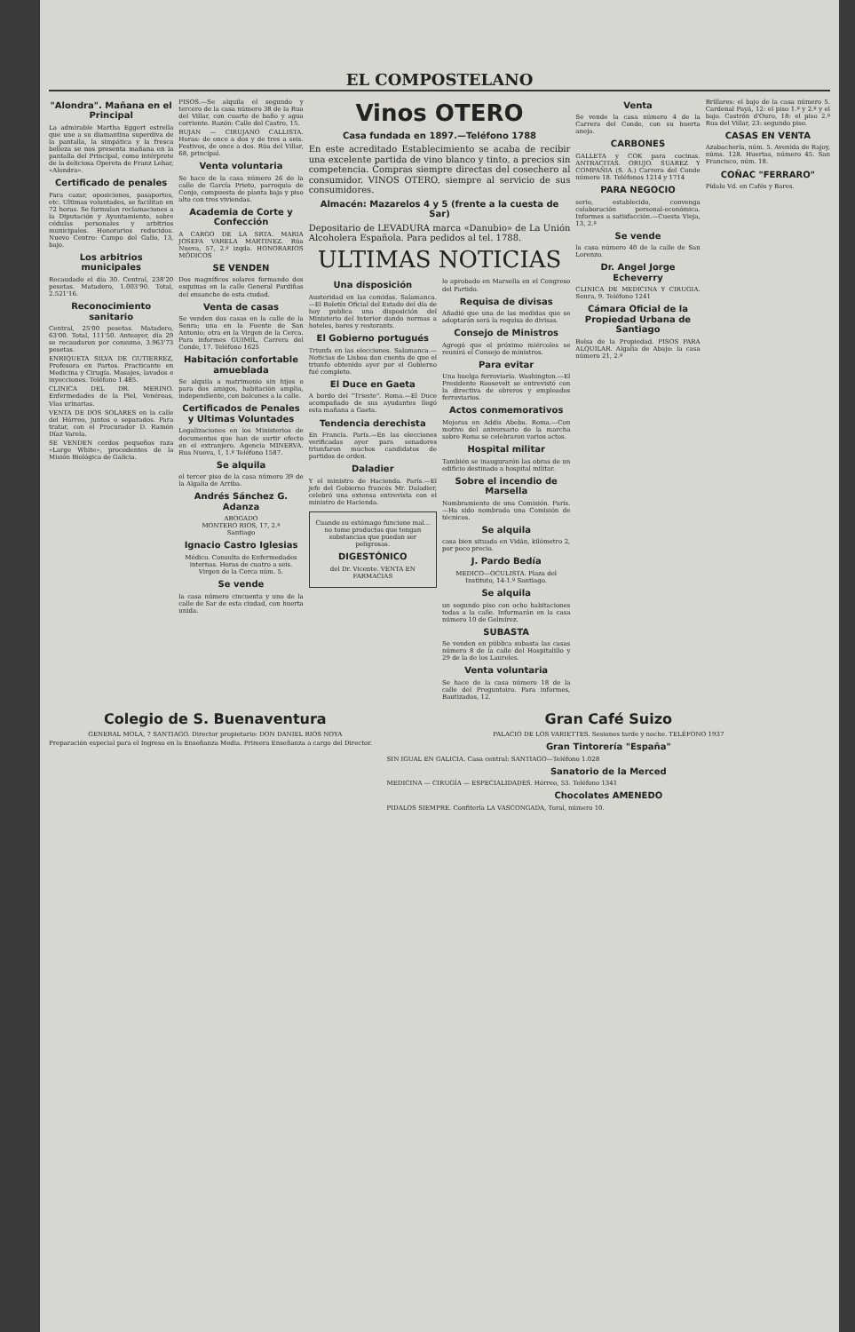EL COMPOSTELANO
"Alondra". Mañana en el Principal
La admirable Martha Eggert estrella que une a su diamantina superdiva de la pantalla, la simpática y la fresca belleza se nos presenta mañana en la pantalla del Principal, como intérprete de la deliciosa Opereta de Franz Lehar, «Alondra».
Certificado de penales
Para cazar, oposiciones, pasaportes, etc. Ultimas voluntades, se facilitan en 72 horas. Se formulan reclamaciones a la Diputación y Ayuntamiento, sobre cédulas personales y arbitrios municipales. Honorarios reducidos. Nuevo Centro: Campo del Gallo, 13, bajo.
Los arbitrios municipales
Recaudado el día 30. Central, 238'20 pesetas. Matadero, 1.003'90. Total, 2.521'16.
Reconocimiento sanitario
Central, 25'00 pesetas. Matadero, 63'00. Total, 111'50. Anteayer, día 29 se recaudaron por consumo, 3.963'73 pesetas.
ENRIQUETA SILVA DE GUTIERREZ, Profesora en Partos. Practicante en Medicina y Cirugía. Masajes, lavados e inyecciones. Teléfono 1.485.
CLINICA DEL DR. MERINO. Enfermedades de la Piel, Venéreas, Vías urinarias.
VENTA DE DOS SOLARES en la calle del Hórreo, juntos o separados. Para tratar, con el Procurador D. Ramón Díaz Varela.
SE VENDEN cerdos pequeños raza «Large White», procedentes de la Misión Biológica de Galicia.
PISOS.—Se alquila el segundo y tercero de la casa número 38 de la Rua del Villar, con cuarto de baño y agua corriente. Razón: Calle del Castro, 15.
BUJAN — CIRUJANO CALLISTA. Horas: de once a dos y de tres a seis. Festivos, de once a dos. Rúa del Villar, 68, principal.
Venta voluntaria
Se hace de la casa número 26 de la calle de García Prieto, parroquia de Conjo, compuesta de planta baja y piso alto con tres viviendas.
Academia de Corte y Confección
A CARGO DE LA SRTA. MARIA JOSEFA VARELA MARTINEZ. Rúa Nueva, 57, 2.º izqda. HONORARIOS MÓDICOS
SE VENDEN
Dos magníficos solares formando dos esquinas en la calle General Pardiñas del ensanche de esta ciudad.
Venta de casas
Se venden dos casas en la calle de la Senra; una en la Fuente de San Antonio; otra en la Virgen de la Cerca. Para informes GUIMIL, Carrera del Conde, 17. Teléfono 1625
Habitación confortable amueblada
Se alquila a matrimonio sin hijos o para dos amigos, habitación amplia, independiente, con balcones a la calle.
Certificados de Penales y Ultimas Voluntades
Legalizaciones en los Ministerios de documentos que han de surtir efecto en el extranjero. Agencia MINERVA. Rua Nueva, 1, 1.º Teléfono 1587.
Se alquila
el tercer piso de la casa número 39 de la Algalia de Arriba.
Andrés Sánchez G. Adanza
ABOGADO
MONTERO RIOS, 17, 2.º
Santiago
Ignacio Castro Iglesias
Médico. Consulta de Enfermedades internas. Horas de cuatro a seis. Virgen de la Cerca núm. 5.
Se vende
la casa número cincuenta y uno de la calle de Sar de esta ciudad, con huerta unida.
Vinos OTERO
Casa fundada en 1897.—Teléfono 1788
En este acreditado Establecimiento se acaba de recibir una excelente partida de vino blanco y tinto, a precios sin competencia. Compras siempre directas del cosechero al consumidor. VINOS OTERO, siempre al servicio de sus consumidores.
Almacén: Mazarelos 4 y 5 (frente a la cuesta de Sar)
Depositario de LEVADURA marca «Danubio» de La Unión Alcoholera Española. Para pedidos al tel. 1788.
ULTIMAS NOTICIAS
Una disposición
Austeridad en las comidas. Salamanca.—El Boletín Oficial del Estado del día de hoy publica una disposición del Ministerio del Interior dando normas a hoteles, bares y restorants.
El Gobierno portugués
Triunfa en las elecciones. Salamanca.—Noticias de Lisboa dan cuenta de que el triunfo obtenido ayer por el Gobierno fué completo.
El Duce en Gaeta
A bordo del "Trieste". Roma.—El Duce acompañado de sus ayudantes llegó esta mañana a Gaeta.
Tendencia derechista
En Francia. París.—En las elecciones verificadas ayer para senadores triunfaron muchos candidatos de partidos de orden.
Daladier
Y el ministro de Hacienda. París.—El jefe del Gobierno francés Mr. Daladier, celebró una extensa entrevista con el ministro de Hacienda.
Cuando su estómago funcione mal... no tome productos que tengan substancias que puedan ser peligrosas.
DIGESTÓNICO
del Dr. Vicente. VENTA EN FARMACIAS
lo aprobado en Marsella en el Congreso del Partido.
Requisa de divisas
Añadió que una de las medidas que se adoptarán será la requisa de divisas.
Consejo de Ministros
Agregó que el próximo miércoles se reunirá el Consejo de ministros.
Para evitar
Una huelga ferroviaria. Washington.—El Presidente Roosevelt se entrevistó con la directiva de obreros y empleados ferroviarios.
Actos conmemorativos
Mejoras en Addis Abeba. Roma.—Con motivo del aniversario de la marcha sobre Roma se celebraron varios actos.
Hospital militar
También se inaugurarón las obras de un edificio destinado a hospital militar.
Sobre el incendio de Marsella
Nombramiento de una Comisión. París.—Ha sido nombrada una Comisión de técnicos.
Se alquila
casa bien situada en Vidán, kilómetro 2, por poco precio.
J. Pardo Bedía
MEDICO—OCULISTA. Plaza del Instituto, 14-1.º Santiago.
Se alquila
un segundo piso con ocho habitaciones todas a la calle. Informarán en la casa número 10 de Gelmírez.
SUBASTA
Se venden en pública subasta las casas número 8 de la calle del Hospitalillo y 29 de la de los Laureles.
Venta voluntaria
Se hace de la casa número 18 de la calle del Preguntoiro. Para informes, Bautizados, 12.
Venta
Se vende la casa número 4 de la Carrera del Conde, con su huerta aneja.
CARBONES
GALLETA y COK para cocinas. ANTRACITAS. ORUJO. SUAREZ Y COMPAÑIA (S. A.) Carrera del Conde número 18. Teléfonos 1214 y 1714
PARA NEGOCIO
serio, establecido, convenga colaboración personal-económica. Informes a satisfacción.—Cuesta Vieja, 13, 2.º
Se vende
la casa número 40 de la calle de San Lorenzo.
Dr. Angel Jorge Echeverry
CLINICA DE MEDICINA Y CIRUGIA. Senra, 9. Teléfono 1241
Cámara Oficial de la Propiedad Urbana de Santiago
Bolsa de la Propiedad. PISOS PARA ALQUILAR. Algalia de Abajo: la casa número 21, 2.º
Brillares: el bajo de la casa número 5. Cardenal Payá, 12: el piso 1.º y 2.º y el bajo. Castrón d'Ouro, 18: el piso 2.º Rua del Villar, 23: segundo piso.
CASAS EN VENTA
Azabachería, núm. 5. Avenida de Rajoy, núms. 128. Huertas, número 45. San Francisco, núm. 18.
COÑAC "FERRARO"
Pídalo Vd. en Cafés y Bares.
Colegio de S. Buenaventura
GENERAL MOLA, 7 SANTIAGO. Director propietario: DON DANIEL RIOS NOYA
Preparación especial para el Ingreso en la Enseñanza Media. Primera Enseñanza a cargo del Director.
Gran Café Suizo
PALACIO DE LOS VARIETTES. Sesiones tarde y noche. TELÉFONO 1937
Gran Tintorería "España"
SIN IGUAL EN GALICIA. Casa central: SANTIAGO—Teléfono 1.028
Sanatorio de la Merced
MEDICINA — CIRUGÍA — ESPECIALIDADES. Hórreo, 53. Teléfono 1341
Chocolates AMENEDO
PIDALOS SIEMPRE. Confitería LA VASCONGADA, Toral, número 10.